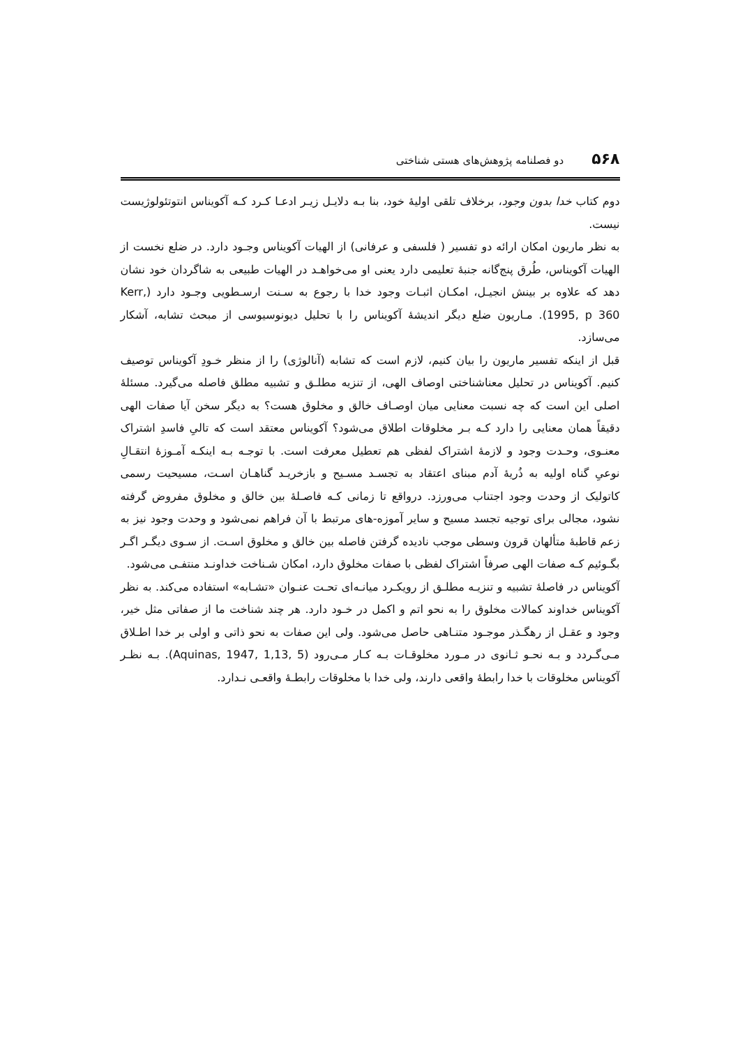۵۶۸ دو فصلنامه پژوهش‌های هستی شناختی
دوم کتاب خدا بدون وجود، برخلاف تلقی اولیهٔ خود، بنا بـه دلایـل زیـر ادعـا کـرد کـه آکویناس انتوتئولوژیست نیست.
به نظر ماریون امکان ارائه دو تفسیر ( فلسفی و عرفانی) از الهیات آکویناس وجـود دارد. در ضلع نخست از الهیات آکویناس، طُرق پنج‌گانه جنبهٔ تعلیمی دارد یعنی او می‌خواهـد در الهیات طبیعی به شاگردان خود نشان دهد که علاوه بر بینش انجیـل، امکـان اثبـات وجود خدا با رجوع به سـنت ارسـطویی وجـود دارد (Kerr, 1995, p 360). مـاریون ضلع دیگر اندیشهٔ آکویناس را با تحلیل دیونوسیوسی از مبحث تشابه، آشکار می‌سازد.
قبل از اینکه تفسیر ماریون را بیان کنیم، لازم است که تشابه (آنالوژی) را از منظر خـودِ آکویناس توصیف کنیم. آکویناس در تحلیل معناشناختی اوصاف الهی، از تنزیه مطلـق و تشبیه مطلق فاصله می‌گیرد. مسئلهٔ اصلی این است که چه نسبت معنایی میان اوصـاف خالق و مخلوق هست؟ به دیگر سخن آیا صفات الهی دقیقاً همان معنایی را دارد کـه بـر مخلوقات اطلاق می‌شود؟ آکویناس معتقد است که تالیِ فاسدِ اشتراک معنـوی، وحـدت وجود و لازمهٔ اشتراک لفظی هم تعطیل معرفت است. با توجـه بـه اینکـه آمـوزهٔ انتقـالِ نوعیِ گناه اولیه به ذُریهٔ آدم مبنای اعتقاد به تجسـد مسـیح و بازخریـد گناهـان اسـت، مسیحیت رسمی کاتولیک از وحدت وجود اجتناب می‌ورزد. درواقع تا زمانی کـه فاصـلهٔ بین خالق و مخلوق مفروض گرفته نشود، مجالی برای توجیه تجسد مسیح و سایر آموزه-های مرتبط با آن فراهم نمی‌شود و وحدت وجود نیز به زعم قاطبهٔ متألهان قرون وسطی موجب نادیده گرفتن فاصله بین خالق و مخلوق اسـت. از سـوی دیگـر اگـر بگـوئیم کـه صفات الهی صرفاً اشتراک لفظی با صفات مخلوق دارد، امکان شـناخت خداونـد منتفـی می‌شود.
آکویناس در فاصلهٔ تشبیه و تنزیـه مطلـق از رویکـرد میانـه‌ای تحـت عنـوان «تشـابه» استفاده می‌کند. به نظر آکویناس خداوند کمالات مخلوق را به نحو اتم و اکمل در خـود دارد. هر چند شناخت ما از صفاتی مثل خیر، وجود و عقـل از رهگـذر موجـود متنـاهی حاصل می‌شود. ولی این صفات به نحو ذاتی و اولی بر خدا اطـلاق مـی‌گـردد و بـه نحـو ثـانوی در مـورد مخلوقـات بـه کـار مـی‌رود (Aquinas, 1947, 1,13, 5). بـه نظـر آکویناس مخلوقات با خدا رابطهٔ واقعی دارند، ولی خدا با مخلوقات رابطـهٔ واقعـی نـدارد.